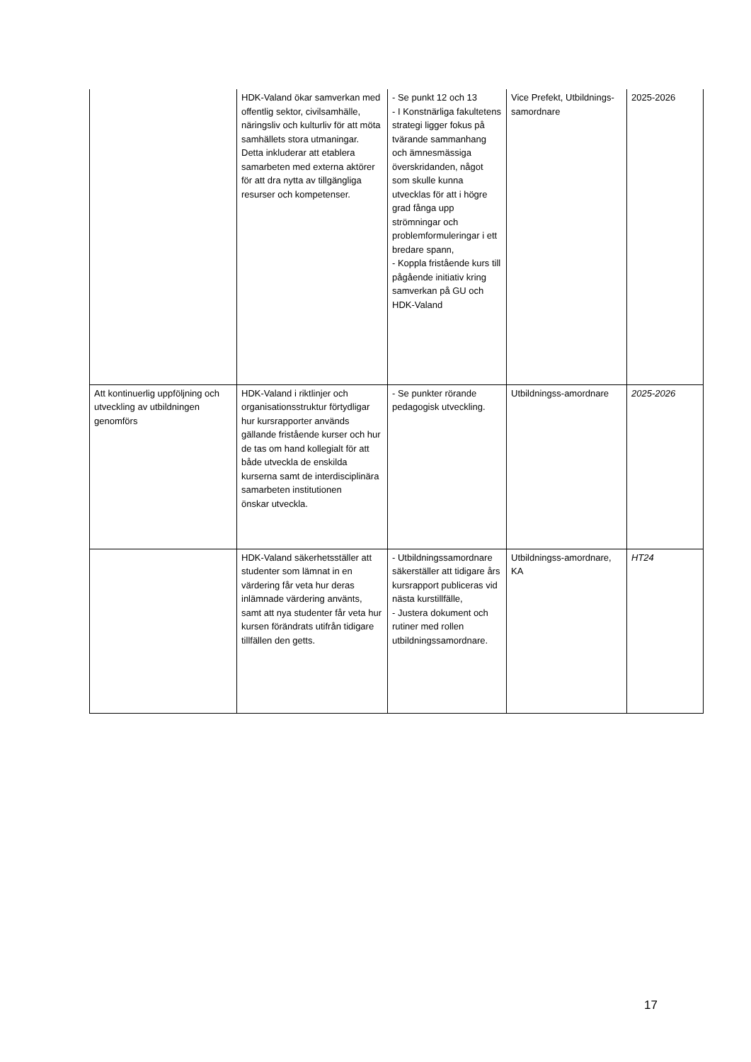| | HDK-Valand ökar samverkan med offentlig sektor, civilsamhälle, näringsliv och kulturliv för att möta samhällets stora utmaningar. Detta inkluderar att etablera samarbeten med externa aktörer för att dra nytta av tillgängliga resurser och kompetenser. | - Se punkt 12 och 13 - I Konstnärliga fakultetens strategi ligger fokus på tvärande sammanhang och ämnesmässiga överskridanden, något som skulle kunna utvecklas för att i högre grad fånga upp strömningar och problemformuleringar i ett bredare spann, - Koppla fristående kurs till pågående initiativ kring samverkan på GU och HDK-Valand | Vice Prefekt, Utbildnings-samordnare | 2025-2026 |
| Att kontinuerlig uppföljning och utveckling av utbildningen genomförs | HDK-Valand i riktlinjer och organisationsstruktur förtydligar hur kursrapporter används gällande fristående kurser och hur de tas om hand kollegialt för att både utveckla de enskilda kurserna samt de interdisciplinära samarbeten institutionen önskar utveckla. | - Se punkter rörande pedagogisk utveckling. | Utbildningss-amordnare | 2025-2026 |
| | HDK-Valand säkerhetsställer att studenter som lämnat in en värdering får veta hur deras inlämnade värdering använts, samt att nya studenter får veta hur kursen förändrats utifrån tidigare tillfällen den getts. | - Utbildningssamordnare säkerställer att tidigare års kursrapport publiceras vid nästa kurstillfälle, - Justera dokument och rutiner med rollen utbildningssamordnare. | Utbildningss-amordnare, KA | HT24 |
17